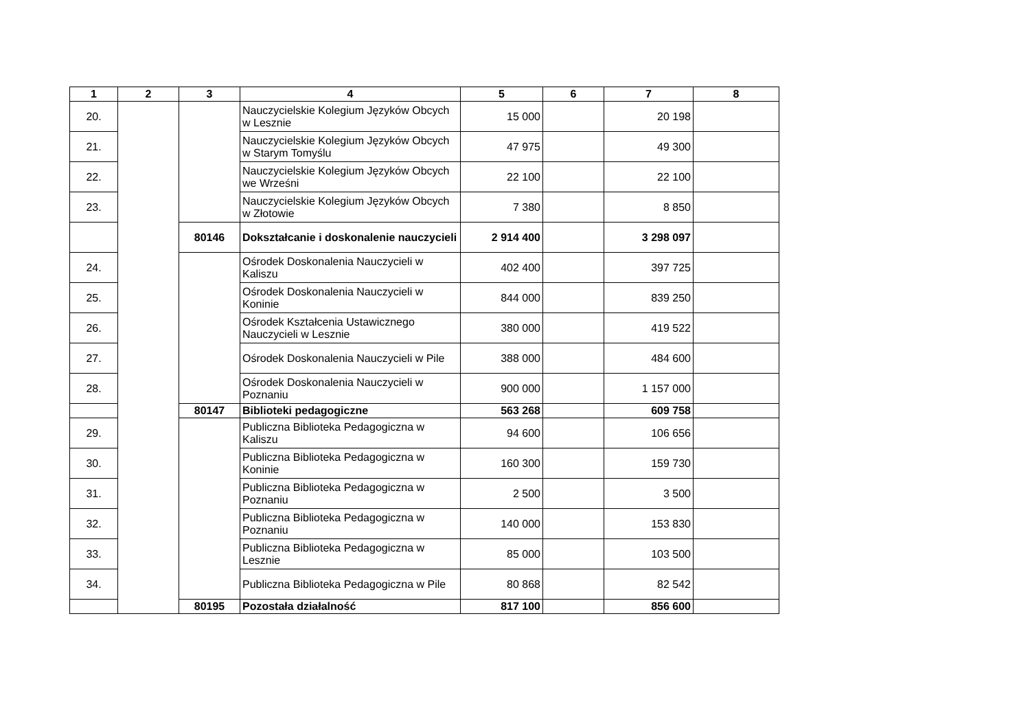| 1 | 2 | 3 | 4 | 5 | 6 | 7 | 8 |
| --- | --- | --- | --- | --- | --- | --- | --- |
| 20. | | | Nauczycielskie Kolegium Języków Obcych w Lesznie | 15 000 | | 20 198 | |
| 21. | | | Nauczycielskie Kolegium Języków Obcych w Starym Tomyślu | 47 975 | | 49 300 | |
| 22. | | | Nauczycielskie Kolegium Języków Obcych we Wrześni | 22 100 | | 22 100 | |
| 23. | | | Nauczycielskie Kolegium Języków Obcych w Złotowie | 7 380 | | 8 850 | |
| | | 80146 | Dokształcanie i doskonalenie nauczycieli | 2 914 400 | | 3 298 097 | |
| 24. | | | Ośrodek Doskonalenia Nauczycieli w Kaliszu | 402 400 | | 397 725 | |
| 25. | | | Ośrodek Doskonalenia Nauczycieli w Koninie | 844 000 | | 839 250 | |
| 26. | | | Ośrodek Kształcenia Ustawicznego Nauczycieli w Lesznie | 380 000 | | 419 522 | |
| 27. | | | Ośrodek Doskonalenia Nauczycieli w Pile | 388 000 | | 484 600 | |
| 28. | | | Ośrodek Doskonalenia Nauczycieli w Poznaniu | 900 000 | | 1 157 000 | |
| | | 80147 | Biblioteki pedagogiczne | 563 268 | | 609 758 | |
| 29. | | | Publiczna Biblioteka Pedagogiczna w Kaliszu | 94 600 | | 106 656 | |
| 30. | | | Publiczna Biblioteka Pedagogiczna w Koninie | 160 300 | | 159 730 | |
| 31. | | | Publiczna Biblioteka Pedagogiczna w Poznaniu | 2 500 | | 3 500 | |
| 32. | | | Publiczna Biblioteka Pedagogiczna w Poznaniu | 140 000 | | 153 830 | |
| 33. | | | Publiczna Biblioteka Pedagogiczna w Lesznie | 85 000 | | 103 500 | |
| 34. | | | Publiczna Biblioteka Pedagogiczna w Pile | 80 868 | | 82 542 | |
| | | 80195 | Pozostała działalność | 817 100 | | 856 600 | |